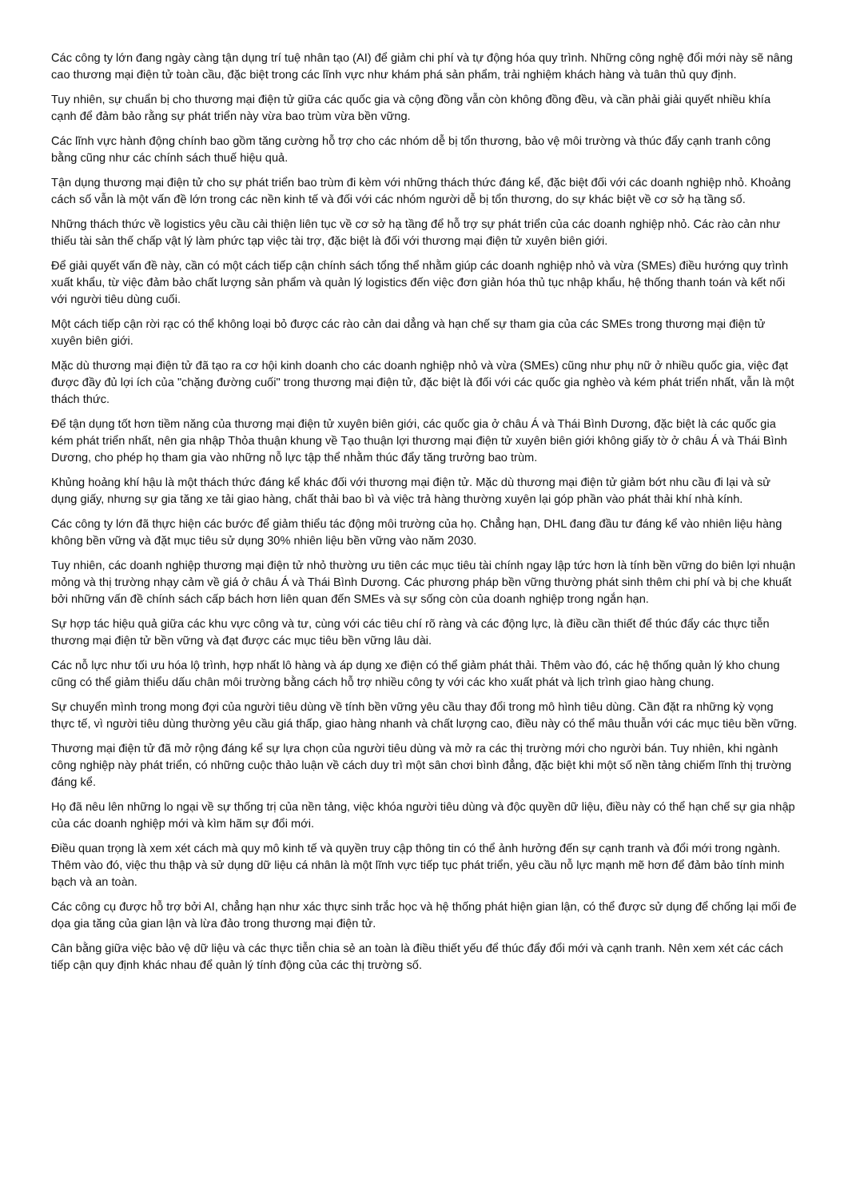Các công ty lớn đang ngày càng tận dụng trí tuệ nhân tạo (AI) để giảm chi phí và tự động hóa quy trình. Những công nghệ đổi mới này sẽ nâng cao thương mại điện tử toàn cầu, đặc biệt trong các lĩnh vực như khám phá sản phẩm, trải nghiệm khách hàng và tuân thủ quy định.
Tuy nhiên, sự chuẩn bị cho thương mại điện tử giữa các quốc gia và cộng đồng vẫn còn không đồng đều, và cần phải giải quyết nhiều khía cạnh để đảm bảo rằng sự phát triển này vừa bao trùm vừa bền vững.
Các lĩnh vực hành động chính bao gồm tăng cường hỗ trợ cho các nhóm dễ bị tổn thương, bảo vệ môi trường và thúc đẩy cạnh tranh công bằng cũng như các chính sách thuế hiệu quả.
Tận dụng thương mại điện tử cho sự phát triển bao trùm đi kèm với những thách thức đáng kể, đặc biệt đối với các doanh nghiệp nhỏ. Khoảng cách số vẫn là một vấn đề lớn trong các nền kinh tế và đối với các nhóm người dễ bị tổn thương, do sự khác biệt về cơ sở hạ tầng số.
Những thách thức về logistics yêu cầu cải thiện liên tục về cơ sở hạ tầng để hỗ trợ sự phát triển của các doanh nghiệp nhỏ. Các rào cản như thiếu tài sản thế chấp vật lý làm phức tạp việc tài trợ, đặc biệt là đối với thương mại điện tử xuyên biên giới.
Để giải quyết vấn đề này, cần có một cách tiếp cận chính sách tổng thể nhằm giúp các doanh nghiệp nhỏ và vừa (SMEs) điều hướng quy trình xuất khẩu, từ việc đảm bảo chất lượng sản phẩm và quản lý logistics đến việc đơn giản hóa thủ tục nhập khẩu, hệ thống thanh toán và kết nối với người tiêu dùng cuối.
Một cách tiếp cận rời rạc có thể không loại bỏ được các rào cản dai dẳng và hạn chế sự tham gia của các SMEs trong thương mại điện tử xuyên biên giới.
Mặc dù thương mại điện tử đã tạo ra cơ hội kinh doanh cho các doanh nghiệp nhỏ và vừa (SMEs) cũng như phụ nữ ở nhiều quốc gia, việc đạt được đầy đủ lợi ích của "chặng đường cuối" trong thương mại điện tử, đặc biệt là đối với các quốc gia nghèo và kém phát triển nhất, vẫn là một thách thức.
Để tận dụng tốt hơn tiềm năng của thương mại điện tử xuyên biên giới, các quốc gia ở châu Á và Thái Bình Dương, đặc biệt là các quốc gia kém phát triển nhất, nên gia nhập Thỏa thuận khung về Tạo thuận lợi thương mại điện tử xuyên biên giới không giấy tờ ở châu Á và Thái Bình Dương, cho phép họ tham gia vào những nỗ lực tập thể nhằm thúc đẩy tăng trưởng bao trùm.
Khủng hoảng khí hậu là một thách thức đáng kể khác đối với thương mại điện tử. Mặc dù thương mại điện tử giảm bớt nhu cầu đi lại và sử dụng giấy, nhưng sự gia tăng xe tải giao hàng, chất thải bao bì và việc trả hàng thường xuyên lại góp phần vào phát thải khí nhà kính.
Các công ty lớn đã thực hiện các bước để giảm thiểu tác động môi trường của họ. Chẳng hạn, DHL đang đầu tư đáng kể vào nhiên liệu hàng không bền vững và đặt mục tiêu sử dụng 30% nhiên liệu bền vững vào năm 2030.
Tuy nhiên, các doanh nghiệp thương mại điện tử nhỏ thường ưu tiên các mục tiêu tài chính ngay lập tức hơn là tính bền vững do biên lợi nhuận mỏng và thị trường nhạy cảm về giá ở châu Á và Thái Bình Dương. Các phương pháp bền vững thường phát sinh thêm chi phí và bị che khuất bởi những vấn đề chính sách cấp bách hơn liên quan đến SMEs và sự sống còn của doanh nghiệp trong ngắn hạn.
Sự hợp tác hiệu quả giữa các khu vực công và tư, cùng với các tiêu chí rõ ràng và các động lực, là điều cần thiết để thúc đẩy các thực tiễn thương mại điện tử bền vững và đạt được các mục tiêu bền vững lâu dài.
Các nỗ lực như tối ưu hóa lộ trình, hợp nhất lô hàng và áp dụng xe điện có thể giảm phát thải. Thêm vào đó, các hệ thống quản lý kho chung cũng có thể giảm thiểu dấu chân môi trường bằng cách hỗ trợ nhiều công ty với các kho xuất phát và lịch trình giao hàng chung.
Sự chuyển mình trong mong đợi của người tiêu dùng về tính bền vững yêu cầu thay đổi trong mô hình tiêu dùng. Cần đặt ra những kỳ vọng thực tế, vì người tiêu dùng thường yêu cầu giá thấp, giao hàng nhanh và chất lượng cao, điều này có thể mâu thuẫn với các mục tiêu bền vững.
Thương mại điện tử đã mở rộng đáng kể sự lựa chọn của người tiêu dùng và mở ra các thị trường mới cho người bán. Tuy nhiên, khi ngành công nghiệp này phát triển, có những cuộc thảo luận về cách duy trì một sân chơi bình đẳng, đặc biệt khi một số nền tảng chiếm lĩnh thị trường đáng kể.
Họ đã nêu lên những lo ngại về sự thống trị của nền tảng, việc khóa người tiêu dùng và độc quyền dữ liệu, điều này có thể hạn chế sự gia nhập của các doanh nghiệp mới và kìm hãm sự đổi mới.
Điều quan trọng là xem xét cách mà quy mô kinh tế và quyền truy cập thông tin có thể ảnh hưởng đến sự cạnh tranh và đổi mới trong ngành. Thêm vào đó, việc thu thập và sử dụng dữ liệu cá nhân là một lĩnh vực tiếp tục phát triển, yêu cầu nỗ lực mạnh mẽ hơn để đảm bảo tính minh bạch và an toàn.
Các công cụ được hỗ trợ bởi AI, chẳng hạn như xác thực sinh trắc học và hệ thống phát hiện gian lận, có thể được sử dụng để chống lại mối đe dọa gia tăng của gian lận và lừa đảo trong thương mại điện tử.
Cân bằng giữa việc bảo vệ dữ liệu và các thực tiễn chia sẻ an toàn là điều thiết yếu để thúc đẩy đổi mới và cạnh tranh. Nên xem xét các cách tiếp cận quy định khác nhau để quản lý tính động của các thị trường số.